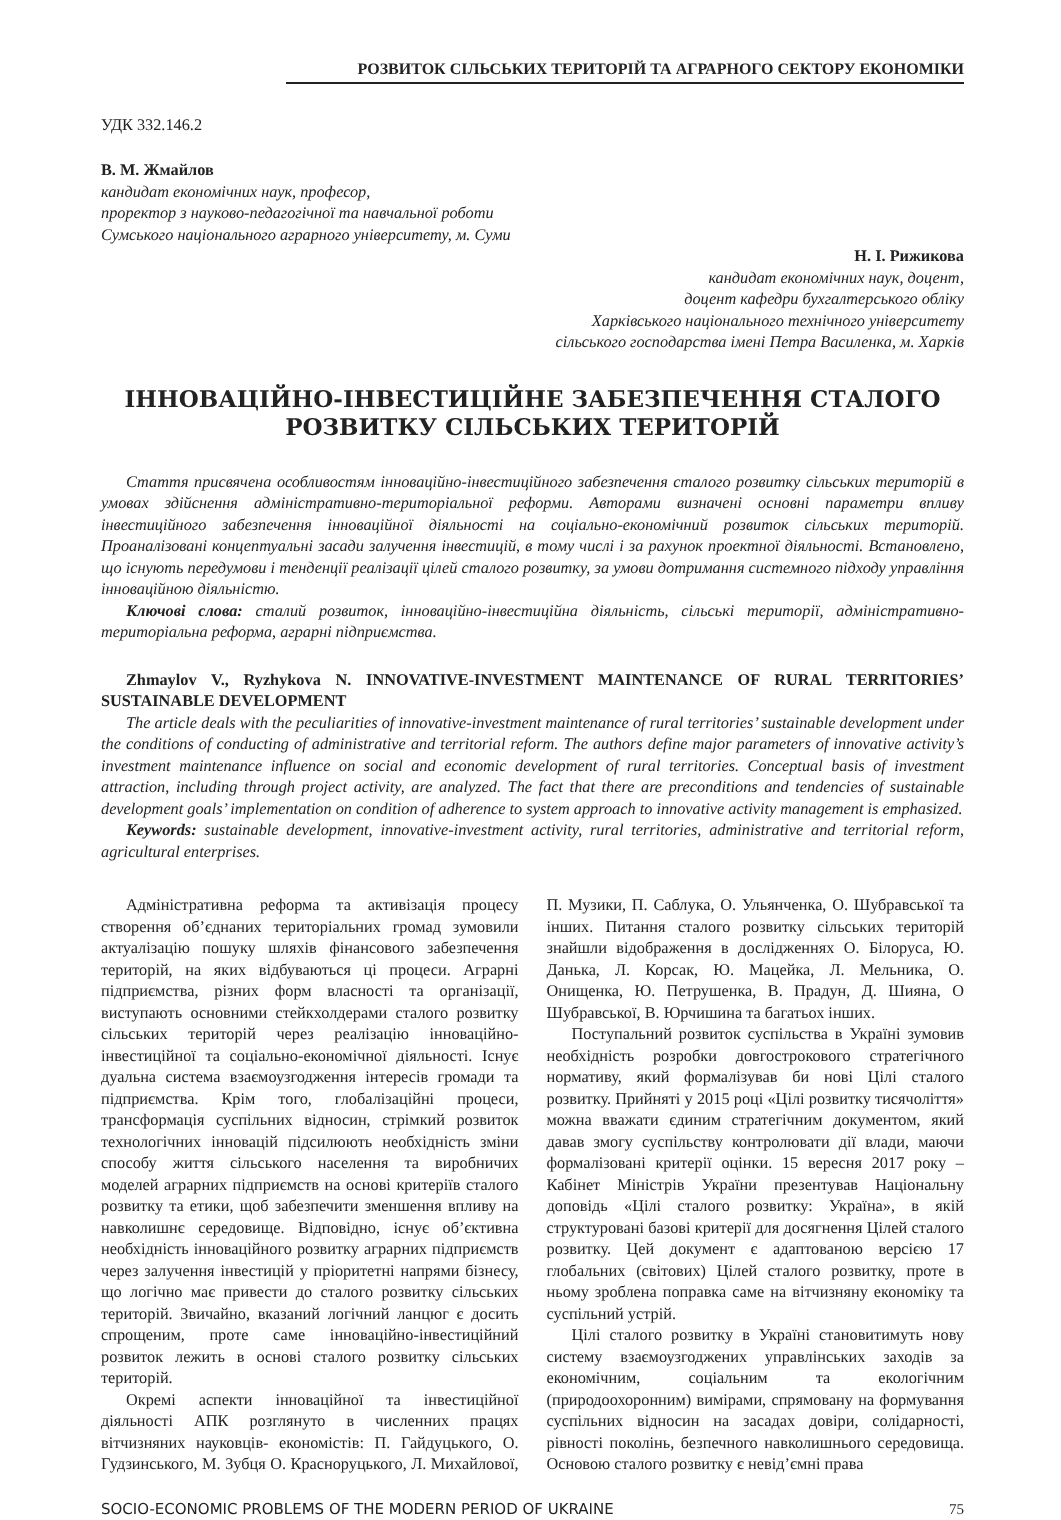РОЗВИТОК СІЛЬСЬКИХ ТЕРИТОРІЙ ТА АГРАРНОГО СЕКТОРУ ЕКОНОМІКИ
УДК 332.146.2
В. М. Жмайлов
кандидат економічних наук, професор,
проректор з науково-педагогічної та навчальної роботи
Сумського національного аграрного університету, м. Суми
Н. І. Рижикова
кандидат економічних наук, доцент,
доцент кафедри бухгалтерського обліку
Харківського національного технічного університету
сільського господарства імені Петра Василенка, м. Харків
ІННОВАЦІЙНО-ІНВЕСТИЦІЙНЕ ЗАБЕЗПЕЧЕННЯ СТАЛОГО
РОЗВИТКУ СІЛЬСЬКИХ ТЕРИТОРІЙ
Стаття присвячена особливостям інноваційно-інвестиційного забезпечення сталого розвитку сільських територій в умовах здійснення адміністративно-територіальної реформи. Авторами визначені основні параметри впливу інвестиційного забезпечення інноваційної діяльності на соціально-економічний розвиток сільських територій. Проаналізовані концептуальні засади залучення інвестицій, в тому числі і за рахунок проектної діяльності. Встановлено, що існують передумови і тенденції реалізації цілей сталого розвитку, за умови дотримання системного підходу управління інноваційною діяльністю.
Ключові слова: сталий розвиток, інноваційно-інвестиційна діяльність, сільські території, адміністративно-територіальна реформа, аграрні підприємства.
Zhmaylov V., Ryzhykova N. INNOVATIVE-INVESTMENT MAINTENANCE OF RURAL TERRITORIES’ SUSTAINABLE DEVELOPMENT
The article deals with the peculiarities of innovative-investment maintenance of rural territories’ sustainable development under the conditions of conducting of administrative and territorial reform. The authors define major parameters of innovative activity’s investment maintenance influence on social and economic development of rural territories. Conceptual basis of investment attraction, including through project activity, are analyzed. The fact that there are preconditions and tendencies of sustainable development goals’ implementation on condition of adherence to system approach to innovative activity management is emphasized.
Keywords: sustainable development, innovative-investment activity, rural territories, administrative and territorial reform, agricultural enterprises.
Адміністративна реформа та активізація процесу створення об’єднаних територіальних громад зумовили актуалізацію пошуку шляхів фінансового забезпечення територій, на яких відбуваються ці процеси. Аграрні підприємства, різних форм власності та організації, виступають основними стейкхолдерами сталого розвитку сільських територій через реалізацію інноваційно-інвестиційної та соціально-економічної діяльності. Існує дуальна система взаємоузгодження інтересів громади та підприємства. Крім того, глобалізаційні процеси, трансформація суспільних відносин, стрімкий розвиток технологічних інновацій підсилюють необхідність зміни способу життя сільського населення та виробничих моделей аграрних підприємств на основі критеріїв сталого розвитку та етики, щоб забезпечити зменшення впливу на навколишнє середовище. Відповідно, існує об’єктивна необхідність інноваційного розвитку аграрних підприємств через залучення інвестицій у пріоритетні напрями бізнесу, що логічно має привести до сталого розвитку сільських територій. Звичайно, вказаний логічний ланцюг є досить спрощеним, проте саме інноваційно-інвестиційний розвиток лежить в основі сталого розвитку сільських територій.
Окремі аспекти інноваційної та інвестиційної діяльності АПК розглянуто в численних працях вітчизняних науковців- економістів: П. Гайдуцького, О. Гудзинського, М. Зубця О. Красноруцького, Л. Михайлової, П. Музики, П. Саблука, О. Ульянченка, О. Шубравської та інших. Питання сталого розвитку сільських територій знайшли відображення в дослідженнях О. Білоруса, Ю. Данька, Л. Корсак, Ю. Мацейка, Л. Мельника, О. Онищенка, Ю. Петрушенка, В. Прадун, Д. Шияна, О Шубравської, В. Юрчишина та багатьох інших.
Поступальний розвиток суспільства в Україні зумовив необхідність розробки довгострокового стратегічного нормативу, який формалізував би нові Цілі сталого розвитку. Прийняті у 2015 році «Цілі розвитку тисячоліття» можна вважати єдиним стратегічним документом, який давав змогу суспільству контролювати дії влади, маючи формалізовані критерії оцінки. 15 вересня 2017 року – Кабінет Міністрів України презентував Національну доповідь «Цілі сталого розвитку: Україна», в якій структуровані базові критерії для досягнення Цілей сталого розвитку. Цей документ є адаптованою версією 17 глобальних (світових) Цілей сталого розвитку, проте в ньому зроблена поправка саме на вітчизняну економіку та суспільний устрій.
Цілі сталого розвитку в Україні становитимуть нову систему взаємоузгоджених управлінських заходів за економічним, соціальним та екологічним (природоохоронним) вимірами, спрямовану на формування суспільних відносин на засадах довіри, солідарності, рівності поколінь, безпечного навколишнього середовища. Основою сталого розвитку є невід’ємні права
SOCIO-ECONOMIC PROBLEMS OF THE MODERN PERIOD OF UKRAINE 75